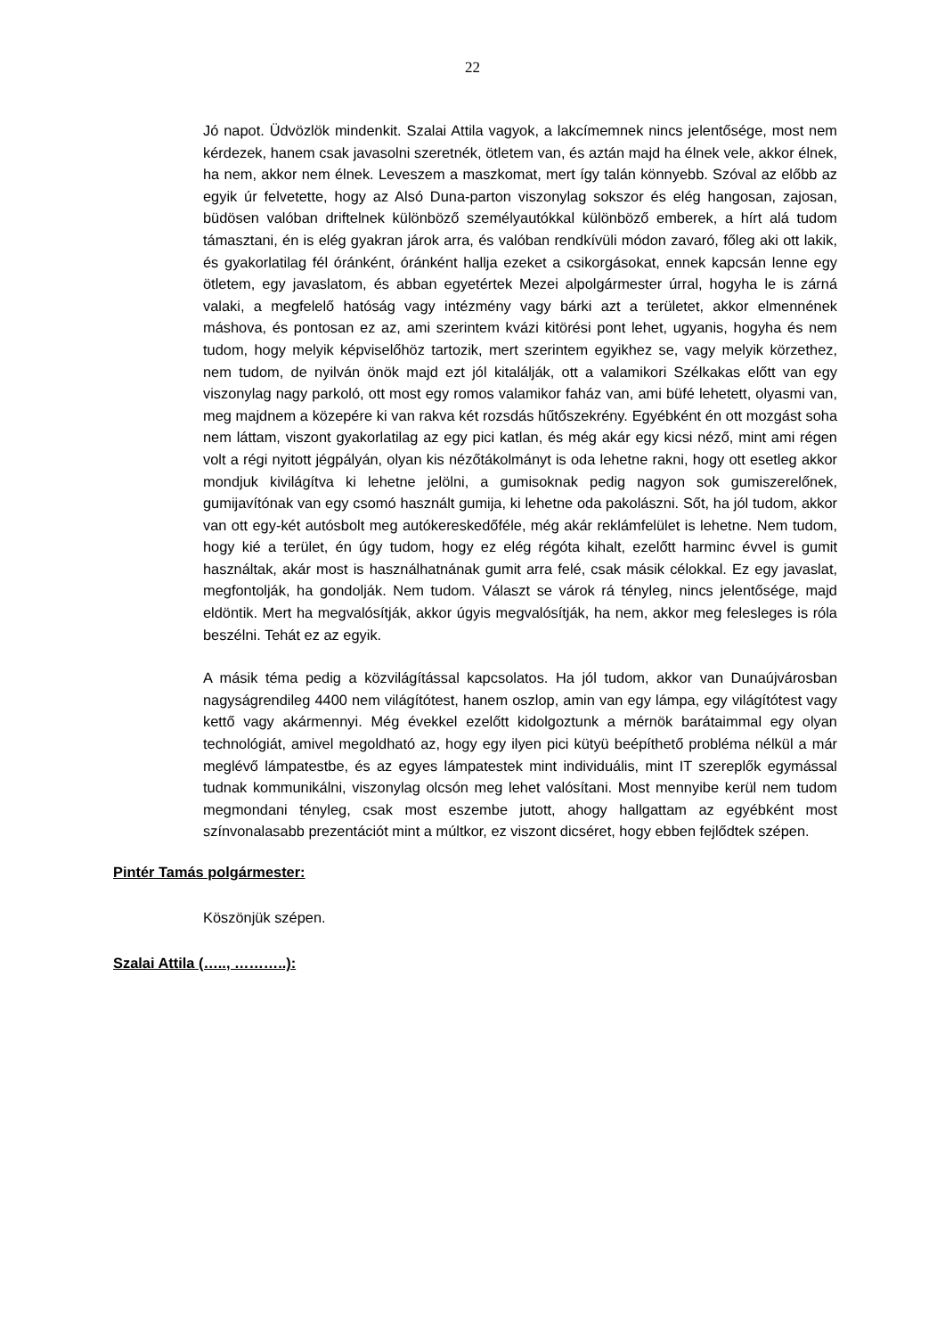22
Jó napot. Üdvözlök mindenkit. Szalai Attila vagyok, a lakcímemnek nincs jelentősége, most nem kérdezek, hanem csak javasolni szeretnék, ötletem van, és aztán majd ha élnek vele, akkor élnek, ha nem, akkor nem élnek. Leveszem a maszkomat, mert így talán könnyebb. Szóval az előbb az egyik úr felvetette, hogy az Alsó Duna-parton viszonylag sokszor és elég hangosan, zajosan, büdösen valóban driftelnek különböző személyautókkal különböző emberek, a hírt alá tudom támasztani, én is elég gyakran járok arra, és valóban rendkívüli módon zavaró, főleg aki ott lakik, és gyakorlatilag fél óránként, óránként hallja ezeket a csikorgásokat, ennek kapcsán lenne egy ötletem, egy javaslatom, és abban egyetértek Mezei alpolgármester úrral, hogyha le is zárná valaki, a megfelelő hatóság vagy intézmény vagy bárki azt a területet, akkor elmennének máshova, és pontosan ez az, ami szerintem kvázi kitörési pont lehet, ugyanis, hogyha és nem tudom, hogy melyik képviselőhöz tartozik, mert szerintem egyikhez se, vagy melyik körzethez, nem tudom, de nyilván önök majd ezt jól kitalálják, ott a valamikori Szélkakas előtt van egy viszonylag nagy parkoló, ott most egy romos valamikor faház van, ami büfé lehetett, olyasmi van, meg majdnem a közepére ki van rakva két rozsdás hűtőszekrény. Egyébként én ott mozgást soha nem láttam, viszont gyakorlatilag az egy pici katlan, és még akár egy kicsi néző, mint ami régen volt a régi nyitott jégpályán, olyan kis nézőtákolmányt is oda lehetne rakni, hogy ott esetleg akkor mondjuk kivilágítva ki lehetne jelölni, a gumisoknak pedig nagyon sok gumiszerelőnek, gumijavítónak van egy csomó használt gumija, ki lehetne oda pakolászni. Sőt, ha jól tudom, akkor van ott egy-két autósbolt meg autókereskedőféle, még akár reklámfelület is lehetne. Nem tudom, hogy kié a terület, én úgy tudom, hogy ez elég régóta kihalt, ezelőtt harminc évvel is gumit használtak, akár most is használhatnának gumit arra felé, csak másik célokkal. Ez egy javaslat, megfontolják, ha gondolják. Nem tudom. Választ se várok rá tényleg, nincs jelentősége, majd eldöntik. Mert ha megvalósítják, akkor úgyis megvalósítják, ha nem, akkor meg felesleges is róla beszélni. Tehát ez az egyik.
A másik téma pedig a közvilágítással kapcsolatos. Ha jól tudom, akkor van Dunaújvárosban nagyságrendileg 4400 nem világítótest, hanem oszlop, amin van egy lámpa, egy világítótest vagy kettő vagy akármennyi. Még évekkel ezelőtt kidolgoztunk a mérnök barátaimmal egy olyan technológiát, amivel megoldható az, hogy egy ilyen pici kütyü beépíthető probléma nélkül a már meglévő lámpatestbe, és az egyes lámpatestek mint individuális, mint IT szereplők egymással tudnak kommunikálni, viszonylag olcsón meg lehet valósítani. Most mennyibe kerül nem tudom megmondani tényleg, csak most eszembe jutott, ahogy hallgattam az egyébként most színvonalasabb prezentációt mint a múltkor, ez viszont dicséret, hogy ebben fejlődtek szépen.
Pintér Tamás polgármester:
Köszönjük szépen.
Szalai Attila (….., ………..):